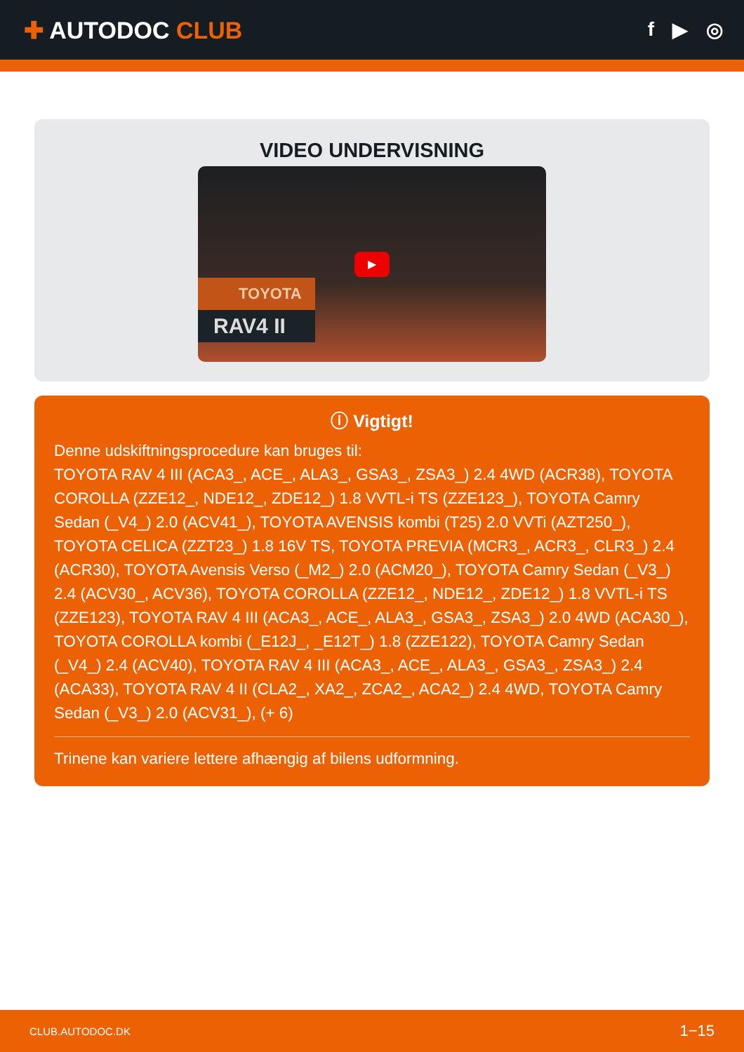✚ AUTODOC CLUB
f ▶ ◎
VIDEO UNDERVISNING
▶
TOYOTA
RAV4 II
ⓘ Vigtigt!
Denne udskiftningsprocedure kan bruges til:
TOYOTA RAV 4 III (ACA3_, ACE_, ALA3_, GSA3_, ZSA3_) 2.4 4WD (ACR38), TOYOTA COROLLA (ZZE12_, NDE12_, ZDE12_) 1.8 VVTL-i TS (ZZE123_), TOYOTA Camry Sedan (_V4_) 2.0 (ACV41_), TOYOTA AVENSIS kombi (T25) 2.0 VVTi (AZT250_), TOYOTA CELICA (ZZT23_) 1.8 16V TS, TOYOTA PREVIA (MCR3_, ACR3_, CLR3_) 2.4 (ACR30), TOYOTA Avensis Verso (_M2_) 2.0 (ACM20_), TOYOTA Camry Sedan (_V3_) 2.4 (ACV30_, ACV36), TOYOTA COROLLA (ZZE12_, NDE12_, ZDE12_) 1.8 VVTL-i TS (ZZE123), TOYOTA RAV 4 III (ACA3_, ACE_, ALA3_, GSA3_, ZSA3_) 2.0 4WD (ACA30_), TOYOTA COROLLA kombi (_E12J_, _E12T_) 1.8 (ZZE122), TOYOTA Camry Sedan (_V4_) 2.4 (ACV40), TOYOTA RAV 4 III (ACA3_, ACE_, ALA3_, GSA3_, ZSA3_) 2.4 (ACA33), TOYOTA RAV 4 II (CLA2_, XA2_, ZCA2_, ACA2_) 2.4 4WD, TOYOTA Camry Sedan (_V3_) 2.0 (ACV31_), (+ 6)
Trinene kan variere lettere afhængig af bilens udformning.
CLUB.AUTODOC.DK 1−15